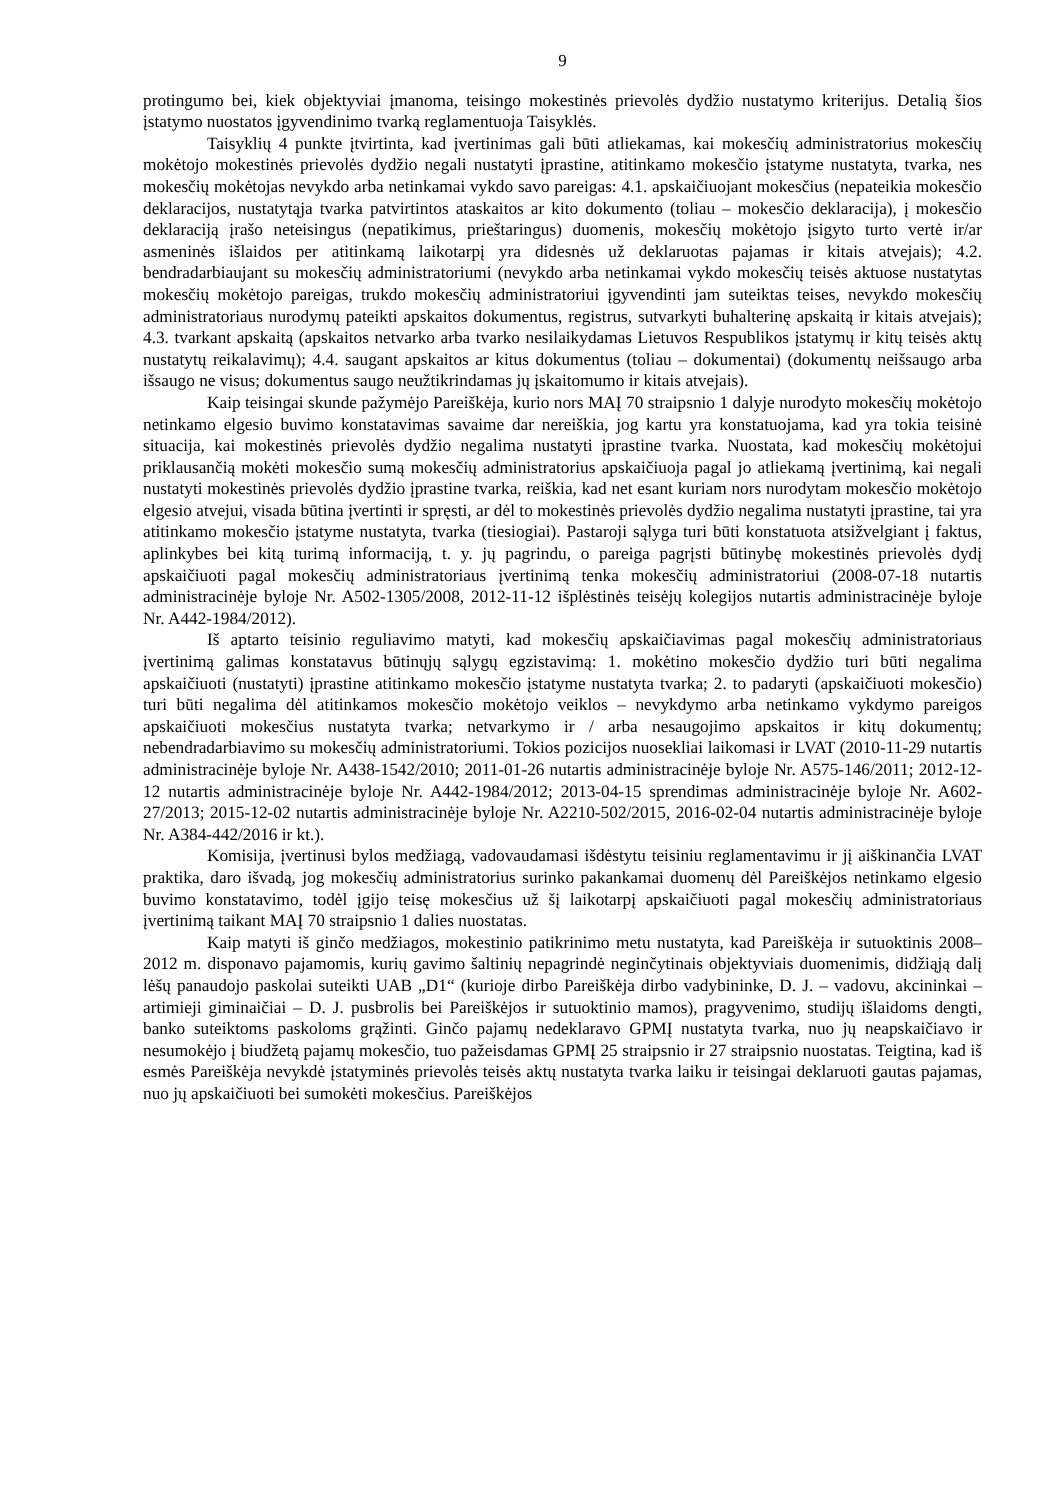9
protingumo bei, kiek objektyviai įmanoma, teisingo mokestinės prievolės dydžio nustatymo kriterijus. Detalią šios įstatymo nuostatos įgyvendinimo tvarką reglamentuoja Taisyklės.
Taisyklių 4 punkte įtvirtinta, kad įvertinimas gali būti atliekamas, kai mokesčių administratorius mokesčių mokėtojo mokestinės prievolės dydžio negali nustatyti įprastine, atitinkamo mokesčio įstatyme nustatyta, tvarka, nes mokesčių mokėtojas nevykdo arba netinkamai vykdo savo pareigas: 4.1. apskaičiuojant mokesčius (nepateikia mokesčio deklaracijos, nustatytąja tvarka patvirtintos ataskaitos ar kito dokumento (toliau – mokesčio deklaracija), į mokesčio deklaraciją įrašo neteisingus (nepatikimus, prieštaringus) duomenis, mokesčių mokėtojo įsigyto turto vertė ir/ar asmeninės išlaidos per atitinkamą laikotarpį yra didesnės už deklaruotas pajamas ir kitais atvejais); 4.2. bendradarbiaujant su mokesčių administratoriumi (nevykdo arba netinkamai vykdo mokesčių teisės aktuose nustatytas mokesčių mokėtojo pareigas, trukdo mokesčių administratoriui įgyvendinti jam suteiktas teises, nevykdo mokesčių administratoriaus nurodymų pateikti apskaitos dokumentus, registrus, sutvarkyti buhalterinę apskaitą ir kitais atvejais); 4.3. tvarkant apskaitą (apskaitos netvarko arba tvarko nesilaikydamas Lietuvos Respublikos įstatymų ir kitų teisės aktų nustatytų reikalavimų); 4.4. saugant apskaitos ar kitus dokumentus (toliau – dokumentai) (dokumentų neišsaugo arba išsaugo ne visus; dokumentus saugo neužtikrindamas jų įskaitomumo ir kitais atvejais).
Kaip teisingai skunde pažymėjo Pareiškėja, kurio nors MAĮ 70 straipsnio 1 dalyje nurodyto mokesčių mokėtojo netinkamo elgesio buvimo konstatavimas savaime dar nereiškia, jog kartu yra konstatuojama, kad yra tokia teisinė situacija, kai mokestinės prievolės dydžio negalima nustatyti įprastine tvarka. Nuostata, kad mokesčių mokėtojui priklausančią mokėti mokesčio sumą mokesčių administratorius apskaičiuoja pagal jo atliekamą įvertinimą, kai negali nustatyti mokestinės prievolės dydžio įprastine tvarka, reiškia, kad net esant kuriam nors nurodytam mokesčio mokėtojo elgesio atvejui, visada būtina įvertinti ir spręsti, ar dėl to mokestinės prievolės dydžio negalima nustatyti įprastine, tai yra atitinkamo mokesčio įstatyme nustatyta, tvarka (tiesiogiai). Pastaroji sąlyga turi būti konstatuota atsižvelgiant į faktus, aplinkybes bei kitą turimą informaciją, t. y. jų pagrindu, o pareiga pagrįsti būtinybę mokestinės prievolės dydį apskaičiuoti pagal mokesčių administratoriaus įvertinimą tenka mokesčių administratoriui (2008-07-18 nutartis administracinėje byloje Nr. A502-1305/2008, 2012-11-12 išplėstinės teisėjų kolegijos nutartis administracinėje byloje Nr. A442-1984/2012).
Iš aptarto teisinio reguliavimo matyti, kad mokesčių apskaičiavimas pagal mokesčių administratoriaus įvertinimą galimas konstatavus būtinųjų sąlygų egzistavimą: 1. mokėtino mokesčio dydžio turi būti negalima apskaičiuoti (nustatyti) įprastine atitinkamo mokesčio įstatyme nustatyta tvarka; 2. to padaryti (apskaičiuoti mokesčio) turi būti negalima dėl atitinkamos mokesčio mokėtojo veiklos – nevykdymo arba netinkamo vykdymo pareigos apskaičiuoti mokesčius nustatyta tvarka; netvarkymo ir / arba nesaugojimo apskaitos ir kitų dokumentų; nebendradarbiavimo su mokesčių administratoriumi. Tokios pozicijos nuosekliai laikomasi ir LVAT (2010-11-29 nutartis administracinėje byloje Nr. A438-1542/2010; 2011-01-26 nutartis administracinėje byloje Nr. A575-146/2011; 2012-12-12 nutartis administracinėje byloje Nr. A442-1984/2012; 2013-04-15 sprendimas administracinėje byloje Nr. A602-27/2013; 2015-12-02 nutartis administracinėje byloje Nr. A2210-502/2015, 2016-02-04 nutartis administracinėje byloje Nr. A384-442/2016 ir kt.).
Komisija, įvertinusi bylos medžiagą, vadovaudamasi išdėstytu teisiniu reglamentavimu ir jį aiškinančia LVAT praktika, daro išvadą, jog mokesčių administratorius surinko pakankamai duomenų dėl Pareiškėjos netinkamo elgesio buvimo konstatavimo, todėl įgijo teisę mokesčius už šį laikotarpį apskaičiuoti pagal mokesčių administratoriaus įvertinimą taikant MAĮ 70 straipsnio 1 dalies nuostatas.
Kaip matyti iš ginčo medžiagos, mokestinio patikrinimo metu nustatyta, kad Pareiškėja ir sutuoktinis 2008–2012 m. disponavo pajamomis, kurių gavimo šaltinių nepagrindė neginčytinais objektyviais duomenimis, didžiąją dalį lėšų panaudojo paskolai suteikti UAB „D1“ (kurioje dirbo Pareiškėja dirbo vadybininke, D. J. – vadovu, akcininkai – artimieji giminaičiai – D. J. pusbrolis bei Pareiškėjos ir sutuoktinio mamos), pragyvenimo, studijų išlaidoms dengti, banko suteiktoms paskoloms grąžinti. Ginčo pajamų nedeklaravo GPMĮ nustatyta tvarka, nuo jų neapskaičiavo ir nesumokėjo į biudžetą pajamų mokesčio, tuo pažeisdamas GPMĮ 25 straipsnio ir 27 straipsnio nuostatas. Teigtina, kad iš esmės Pareiškėja nevykdė įstatyminės prievolės teisės aktų nustatyta tvarka laiku ir teisingai deklaruoti gautas pajamas, nuo jų apskaičiuoti bei sumokėti mokesčius. Pareiškėjos